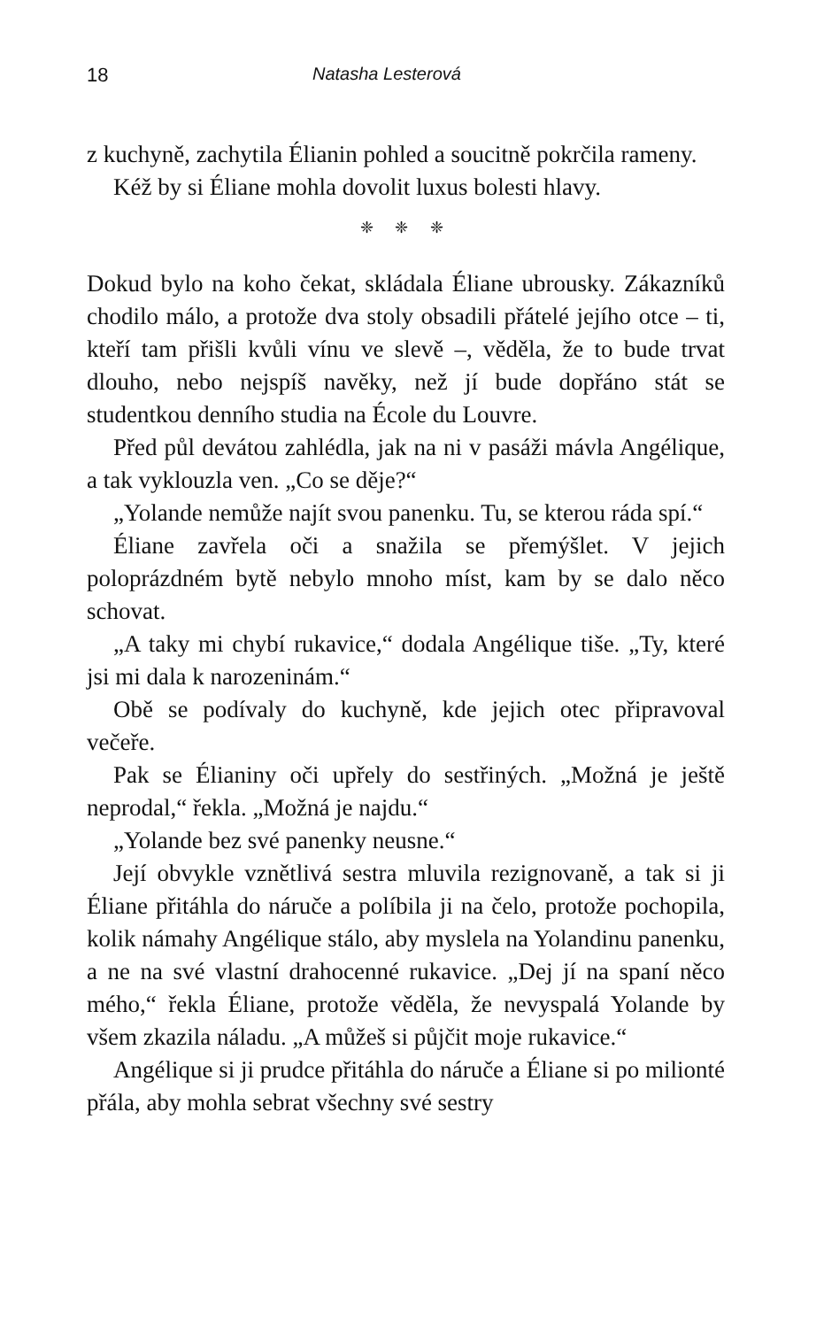18 Natasha Lesterová
z kuchyně, zachytila Élianin pohled a soucitně pokrčila rameny.
Kéž by si Éliane mohla dovolit luxus bolesti hlavy.
❈ ❈ ❈
Dokud bylo na koho čekat, skládala Éliane ubrousky. Zákazníků chodilo málo, a protože dva stoly obsadili přátelé jejího otce – ti, kteří tam přišli kvůli vínu ve slevě –, věděla, že to bude trvat dlouho, nebo nejspíš navěky, než jí bude dopřáno stát se studentkou denního studia na École du Louvre.
Před půl devátou zahlédla, jak na ni v pasáži mávla Angélique, a tak vyklouzla ven. „Co se děje?“
„Yolande nemůže najít svou panenku. Tu, se kterou ráda spí.“
Éliane zavřela oči a snažila se přemýšlet. V jejich poloprázdném bytě nebylo mnoho míst, kam by se dalo něco schovat.
„A taky mi chybí rukavice,“ dodala Angélique tiše. „Ty, které jsi mi dala k narozeninám.“
Obě se podívaly do kuchyně, kde jejich otec připravoval večeře.
Pak se Élianiny oči upřely do sestřiných. „Možná je ještě neprodal,“ řekla. „Možná je najdu.“
„Yolande bez své panenky neusne.“
Její obvykle vznětlivá sestra mluvila rezignovaně, a tak si ji Éliane přitáhla do náruče a políbila ji na čelo, protože pochopila, kolik námahy Angélique stálo, aby myslela na Yolandinu panenku, a ne na své vlastní drahocenné rukavice. „Dej jí na spaní něco mého,“ řekla Éliane, protože věděla, že nevyspalá Yolande by všem zkazila náladu. „A můžeš si půjčit moje rukavice.“
Angélique si ji prudce přitáhla do náruče a Éliane si po milionté přála, aby mohla sebrat všechny své sestry